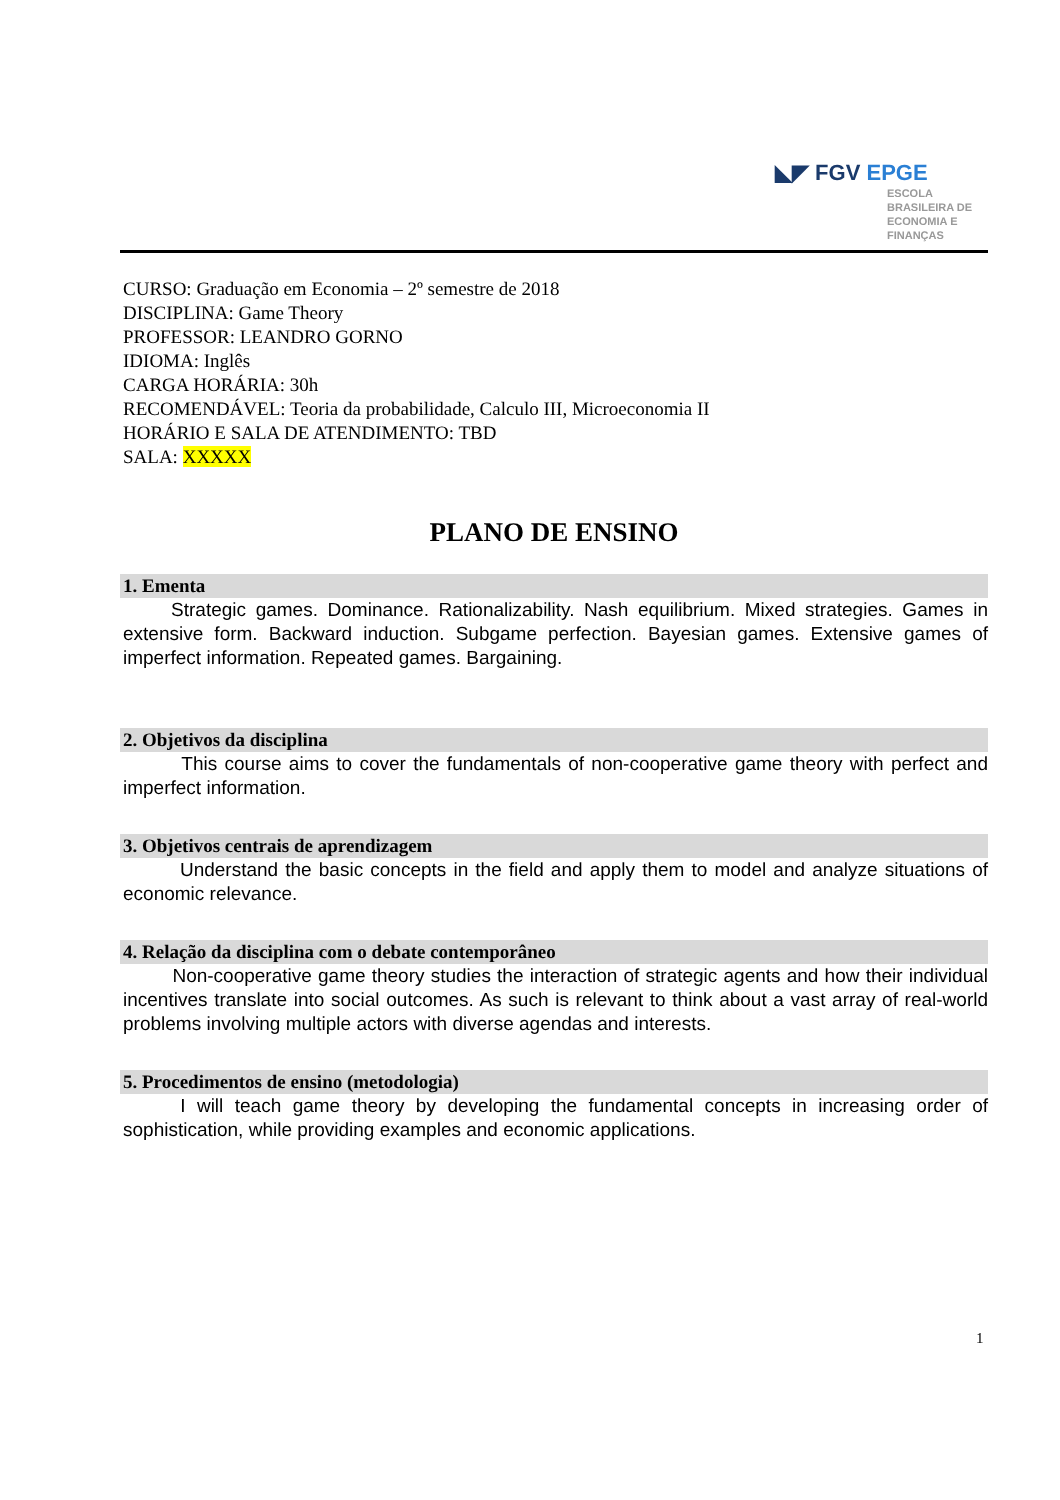◣◤ FGV EPGE
ESCOLA
BRASILEIRA DE
ECONOMIA E
FINANÇAS
CURSO: Graduação em Economia – 2º semestre de 2018
DISCIPLINA: Game Theory
PROFESSOR: LEANDRO GORNO
IDIOMA: Inglês
CARGA HORÁRIA: 30h
RECOMENDÁVEL: Teoria da probabilidade, Calculo III, Microeconomia II
HORÁRIO E SALA DE ATENDIMENTO: TBD
SALA: XXXXX
PLANO DE ENSINO
1. Ementa
Strategic games. Dominance. Rationalizability. Nash equilibrium. Mixed strategies. Games in extensive form. Backward induction. Subgame perfection. Bayesian games. Extensive games of imperfect information. Repeated games. Bargaining.
2. Objetivos da disciplina
This course aims to cover the fundamentals of non-cooperative game theory with perfect and imperfect information.
3. Objetivos centrais de aprendizagem
Understand the basic concepts in the field and apply them to model and analyze situations of economic relevance.
4. Relação da disciplina com o debate contemporâneo
Non-cooperative game theory studies the interaction of strategic agents and how their individual incentives translate into social outcomes. As such is relevant to think about a vast array of real-world problems involving multiple actors with diverse agendas and interests.
5. Procedimentos de ensino (metodologia)
I will teach game theory by developing the fundamental concepts in increasing order of sophistication, while providing examples and economic applications.
1